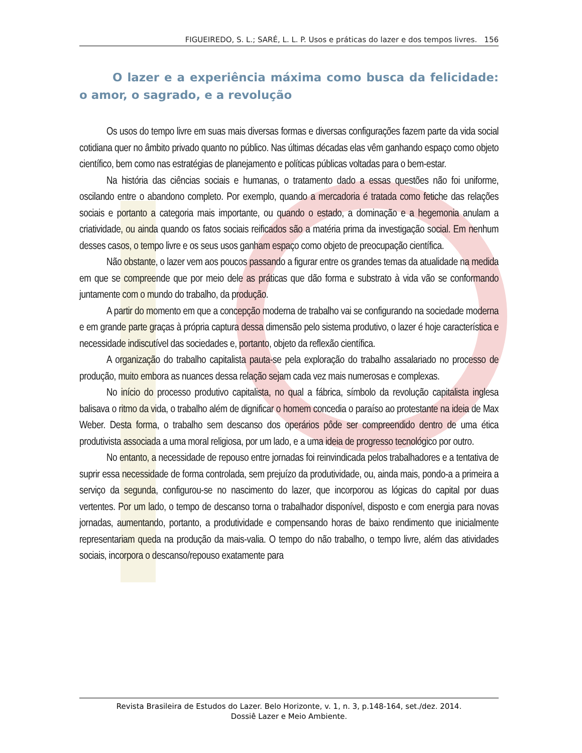FIGUEIREDO, S. L.; SARÉ, L. L. P. Usos e práticas do lazer e dos tempos livres. 156
O lazer e a experiência máxima como busca da felicidade: o amor, o sagrado, e a revolução
Os usos do tempo livre em suas mais diversas formas e diversas configurações fazem parte da vida social cotidiana quer no âmbito privado quanto no público. Nas últimas décadas elas vêm ganhando espaço como objeto científico, bem como nas estratégias de planejamento e políticas públicas voltadas para o bem-estar.
Na história das ciências sociais e humanas, o tratamento dado a essas questões não foi uniforme, oscilando entre o abandono completo. Por exemplo, quando a mercadoria é tratada como fetiche das relações sociais e portanto a categoria mais importante, ou quando o estado, a dominação e a hegemonia anulam a criatividade, ou ainda quando os fatos sociais reificados são a matéria prima da investigação social. Em nenhum desses casos, o tempo livre e os seus usos ganham espaço como objeto de preocupação científica.
Não obstante, o lazer vem aos poucos passando a figurar entre os grandes temas da atualidade na medida em que se compreende que por meio dele as práticas que dão forma e substrato à vida vão se conformando juntamente com o mundo do trabalho, da produção.
A partir do momento em que a concepção moderna de trabalho vai se configurando na sociedade moderna e em grande parte graças à própria captura dessa dimensão pelo sistema produtivo, o lazer é hoje característica e necessidade indiscutível das sociedades e, portanto, objeto da reflexão científica.
A organização do trabalho capitalista pauta-se pela exploração do trabalho assalariado no processo de produção, muito embora as nuances dessa relação sejam cada vez mais numerosas e complexas.
No início do processo produtivo capitalista, no qual a fábrica, símbolo da revolução capitalista inglesa balisava o ritmo da vida, o trabalho além de dignificar o homem concedia o paraíso ao protestante na ideia de Max Weber. Desta forma, o trabalho sem descanso dos operários pôde ser compreendido dentro de uma ética produtivista associada a uma moral religiosa, por um lado, e a uma ideia de progresso tecnológico por outro.
No entanto, a necessidade de repouso entre jornadas foi reinvindicada pelos trabalhadores e a tentativa de suprir essa necessidade de forma controlada, sem prejuízo da produtividade, ou, ainda mais, pondo-a a primeira a serviço da segunda, configurou-se no nascimento do lazer, que incorporou as lógicas do capital por duas vertentes. Por um lado, o tempo de descanso torna o trabalhador disponível, disposto e com energia para novas jornadas, aumentando, portanto, a produtividade e compensando horas de baixo rendimento que inicialmente representariam queda na produção da mais-valia. O tempo do não trabalho, o tempo livre, além das atividades sociais, incorpora o descanso/repouso exatamente para
Revista Brasileira de Estudos do Lazer. Belo Horizonte, v. 1, n. 3, p.148-164, set./dez. 2014.
Dossiê Lazer e Meio Ambiente.